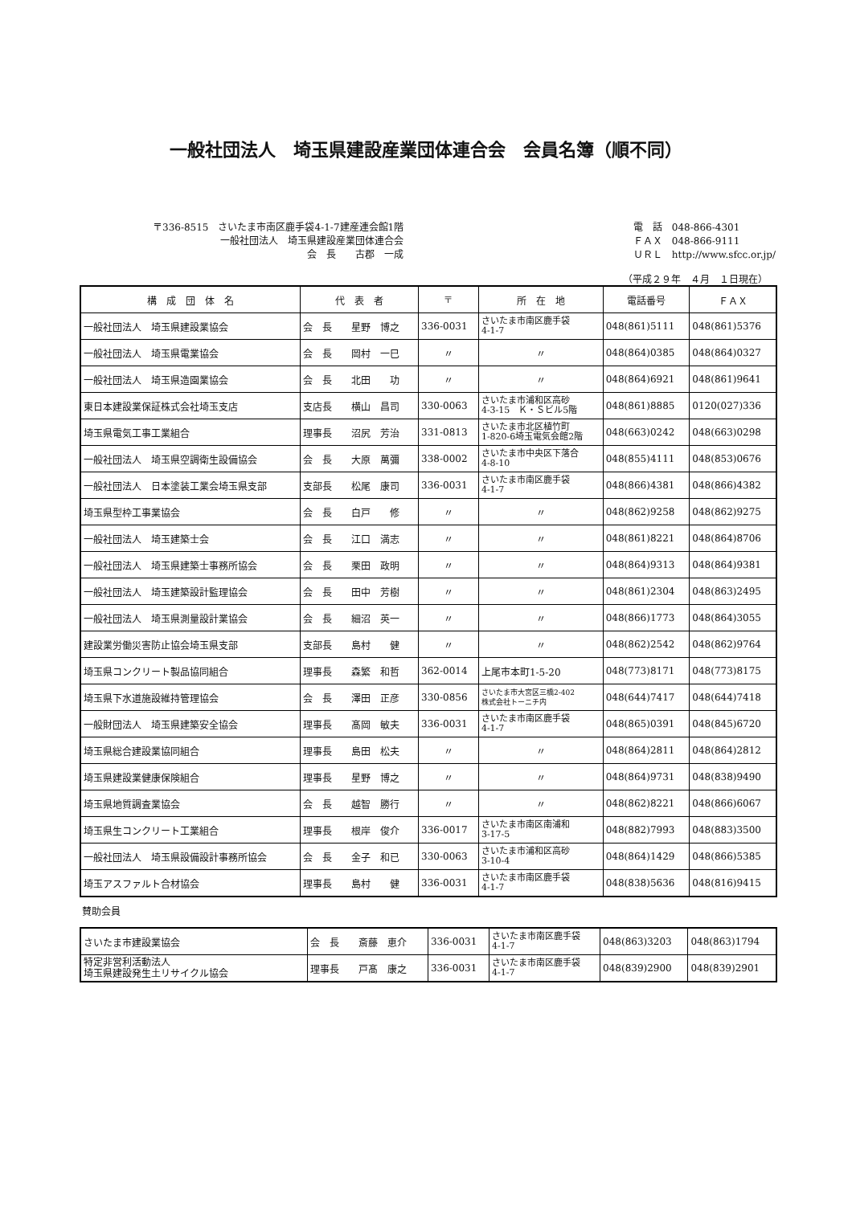一般社団法人　埼玉県建設産業団体連合会　会員名簿（順不同）
〒336-8515　さいたま市南区鹿手袋4-1-7建産連会館1階
一般社団法人　埼玉県建設産業団体連合会
会　長　　古郡　一成
電　話　048-866-4301
ＦＡＸ　048-866-9111
ＵＲＬ　http://www.sfcc.or.jp/
（平成２９年　４月　１日現在）
| 構 成 団 体 名 | 代 表 者 | 〒 | 所 在 地 | 電話番号 | ＦＡＸ |
| --- | --- | --- | --- | --- | --- |
| 一般社団法人 埼玉県建設業協会 | 会 長 星野 博之 | 336-0031 | さいたま市南区鹿手袋 4-1-7 | 048(861)5111 | 048(861)5376 |
| 一般社団法人 埼玉県電業協会 | 会 長 岡村 一巳 | 〃 | 〃 | 048(864)0385 | 048(864)0327 |
| 一般社団法人 埼玉県造園業協会 | 会 長 北田 功 | 〃 | 〃 | 048(864)6921 | 048(861)9641 |
| 東日本建設業保証株式会社埼玉支店 | 支店長 横山 昌司 | 330-0063 | さいたま市浦和区高砂 4-3-15 Ｋ・Ｓビル5階 | 048(861)8885 | 0120(027)336 |
| 埼玉県電気工事工業組合 | 理事長 沼尻 芳治 | 331-0813 | さいたま市北区植竹町 1-820-6埼玉電気会館2階 | 048(663)0242 | 048(663)0298 |
| 一般社団法人 埼玉県空調衛生設備協会 | 会 長 大原 萬彌 | 338-0002 | さいたま市中央区下落合 4-8-10 | 048(855)4111 | 048(853)0676 |
| 一般社団法人 日本塗装工業会埼玉県支部 | 支部長 松尾 康司 | 336-0031 | さいたま市南区鹿手袋 4-1-7 | 048(866)4381 | 048(866)4382 |
| 埼玉県型枠工事業協会 | 会 長 白戸 修 | 〃 | 〃 | 048(862)9258 | 048(862)9275 |
| 一般社団法人 埼玉建築士会 | 会 長 江口 満志 | 〃 | 〃 | 048(861)8221 | 048(864)8706 |
| 一般社団法人 埼玉県建築士事務所協会 | 会 長 栗田 政明 | 〃 | 〃 | 048(864)9313 | 048(864)9381 |
| 一般社団法人 埼玉建築設計監理協会 | 会 長 田中 芳樹 | 〃 | 〃 | 048(861)2304 | 048(863)2495 |
| 一般社団法人 埼玉県測量設計業協会 | 会 長 細沼 英一 | 〃 | 〃 | 048(866)1773 | 048(864)3055 |
| 建設業労働災害防止協会埼玉県支部 | 支部長 島村 健 | 〃 | 〃 | 048(862)2542 | 048(862)9764 |
| 埼玉県コンクリート製品協同組合 | 理事長 森繁 和哲 | 362-0014 | 上尾市本町1-5-20 | 048(773)8171 | 048(773)8175 |
| 埼玉県下水道施設維持管理協会 | 会 長 澤田 正彦 | 330-0856 | さいたま市大宮区三橋2-402 株式会社トーニチ内 | 048(644)7417 | 048(644)7418 |
| 一般財団法人 埼玉県建築安全協会 | 理事長 髙岡 敏夫 | 336-0031 | さいたま市南区鹿手袋 4-1-7 | 048(865)0391 | 048(845)6720 |
| 埼玉県総合建設業協同組合 | 理事長 島田 松夫 | 〃 | 〃 | 048(864)2811 | 048(864)2812 |
| 埼玉県建設業健康保険組合 | 理事長 星野 博之 | 〃 | 〃 | 048(864)9731 | 048(838)9490 |
| 埼玉県地質調査業協会 | 会 長 越智 勝行 | 〃 | 〃 | 048(862)8221 | 048(866)6067 |
| 埼玉県生コンクリート工業組合 | 理事長 根岸 俊介 | 336-0017 | さいたま市南区南浦和 3-17-5 | 048(882)7993 | 048(883)3500 |
| 一般社団法人 埼玉県設備設計事務所協会 | 会 長 金子 和已 | 330-0063 | さいたま市浦和区高砂 3-10-4 | 048(864)1429 | 048(866)5385 |
| 埼玉アスファルト合材協会 | 理事長 島村 健 | 336-0031 | さいたま市南区鹿手袋 4-1-7 | 048(838)5636 | 048(816)9415 |
賛助会員
| さいたま市建設業協会 | 会 長 斎藤 恵介 | 336-0031 | さいたま市南区鹿手袋 4-1-7 | 048(863)3203 | 048(863)1794 |
| 特定非営利活動法人 埼玉県建設発生土リサイクル協会 | 理事長 戸髙 康之 | 336-0031 | さいたま市南区鹿手袋 4-1-7 | 048(839)2900 | 048(839)2901 |